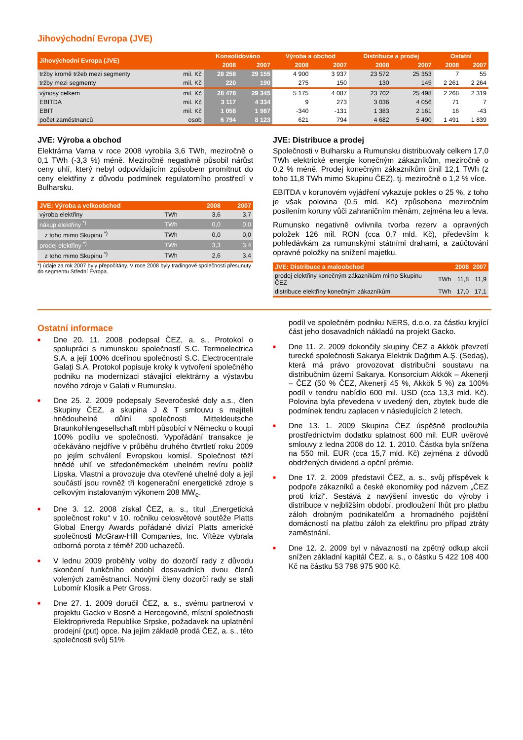Jihovýchodní Evropa (JVE)
| Jihovýchodní Evropa (JVE) | | Konsolidováno | | Výroba a obchod | | Distribuce a prodej | | Ostatní | |
| --- | --- | --- | --- | --- | --- | --- | --- | --- | --- |
| | | 2008 | 2007 | 2008 | 2007 | 2008 | 2007 | 2008 | 2007 |
| tržby kromě tržeb mezi segmenty | mil. Kč | 28 258 | 29 155 | 4 900 | 3 937 | 23 572 | 25 353 | 7 | 55 |
| tržby mezi segmenty | mil. Kč | 220 | 190 | 275 | 150 | 130 | 145 | 2 261 | 2 264 |
| výnosy celkem | mil. Kč | 28 478 | 29 345 | 5 175 | 4 087 | 23 702 | 25 498 | 2 268 | 2 319 |
| EBITDA | mil. Kč | 3 117 | 4 334 | 9 | 273 | 3 036 | 4 056 | 71 | 7 |
| EBIT | mil. Kč | 1 058 | 1 987 | -340 | -131 | 1 383 | 2 161 | 16 | -43 |
| počet zaměstnanců | osob | 6 794 | 8 123 | 621 | 794 | 4 682 | 5 490 | 1 491 | 1 839 |
JVE: Výroba a obchod
Elektrárna Varna v roce 2008 vyrobila 3,6 TWh, meziročně o 0,1 TWh (-3,3 %) méně. Meziročně negativně působil nárůst ceny uhlí, který nebyl odpovídajícím způsobem promítnut do ceny elektřiny z důvodu podmínek regulatorního prostředí v Bulharsku.
| JVE: Výroba a velkoobchod | | 2008 | 2007 |
| --- | --- | --- | --- |
| výroba elektřiny | TWh | 3,6 | 3,7 |
| nákup elektřiny <sup>*)</sup> | TWh | 0,0 | 0,0 |
| z toho mimo Skupinu <sup>*)</sup> | TWh | 0,0 | 0,0 |
| prodej elektřiny <sup>*)</sup> | TWh | 3,3 | 3,4 |
| z toho mimo Skupinu <sup>*)</sup> | TWh | 2,6 | 3,4 |
*) údaje za rok 2007 byly přepočítány. V roce 2008 byly tradingové společnosti přesunuty do segmentu Střední Evropa.
JVE: Distribuce a prodej
Společnosti v Bulharsku a Rumunsku distribuovaly celkem 17,0 TWh elektrické energie konečným zákazníkům, meziročně o 0,2 % méně. Prodej konečným zákazníkům činil 12,1 TWh (z toho 11,8 TWh mimo Skupinu ČEZ), tj. meziročně o 1,2 % více.
EBITDA v korunovém vyjádření vykazuje pokles o 25 %, z toho je však polovina (0,5 mld. Kč) způsobena meziročním posílením koruny vůči zahraničním měnám, zejména leu a leva.
Rumunsko negativně ovlivnila tvorba rezerv a opravných položek 126 mil. RON (cca 0,7 mld. Kč), především k pohledávkám za rumunskými státními drahami, a zaúčtování opravné položky na snížení majetku.
| JVE: Distribuce a maloobchod | | 2008 | 2007 |
| --- | --- | --- | --- |
| prodej elektřiny konečným zákazníkům mimo Skupinu ČEZ | TWh | 11,8 | 11,9 |
| distribuce elektřiny konečným zákazníkům | TWh | 17,0 | 17,1 |
Ostatní informace
■ Dne 20. 11. 2008 podepsal ČEZ, a. s., Protokol o spolupráci s rumunskou společností S.C. Termoelectrica S.A. a její 100% dceřinou společností S.C. Electrocentrale Galați S.A. Protokol popisuje kroky k vytvoření společného podniku na modernizaci stávající elektrárny a výstavbu nového zdroje v Galați v Rumunsku.
■ Dne 25. 2. 2009 podepsaly Severočeské doly a.s., člen Skupiny ČEZ, a skupina J & T smlouvu s majiteli hnědouhelné důlní společnosti Mitteldeutsche Braunkohlengesellschaft mbH působící v Německu o koupi 100% podílu ve společnosti. Vypořádání transakce je očekáváno nejdříve v průběhu druhého čtvrtletí roku 2009 po jejím schválení Evropskou komisí. Společnost těží hnědé uhlí ve středoněmeckém uhelném revíru poblíž Lipska. Vlastní a provozuje dva otevřené uhelné doly a její součástí jsou rovněž tři kogenerační energetické zdroje s celkovým instalovaným výkonem 208 MW<sub>e</sub>.
■ Dne 3. 12. 2008 získal ČEZ, a. s., titul „Energetická společnost roku“ v 10. ročníku celosvětové soutěže Platts Global Energy Awards pořádané divizí Platts americké společnosti McGraw-Hill Companies, Inc. Vítěze vybrala odborná porota z téměř 200 uchazečů.
■ V lednu 2009 proběhly volby do dozorčí rady z důvodu skončení funkčního období dosavadních dvou členů volených zaměstnanci. Novými členy dozorčí rady se stali Lubomír Klosík a Petr Gross.
■ Dne 27. 1. 2009 doručil ČEZ, a. s., svému partnerovi v projektu Gacko v Bosně a Hercegovině, místní společnosti Elektroprivreda Republike Srpske, požadavek na uplatnění prodejní (put) opce. Na jejím základě prodá ČEZ, a. s., této společnosti svůj 51%
podíl ve společném podniku NERS, d.o.o. za částku kryjící část jeho dosavadních nákladů na projekt Gacko.
■ Dne 11. 2. 2009 dokončily skupiny ČEZ a Akkök převzetí turecké společnosti Sakarya Elektrik Dağıtım A.Ş. (Sedaş), která má právo provozovat distribuční soustavu na distribučním území Sakarya. Konsorcium Akkök – Akenerji – ČEZ (50 % ČEZ, Akenerji 45 %, Akkök 5 %) za 100% podíl v tendru nabídlo 600 mil. USD (cca 13,3 mld. Kč). Polovina byla převedena v uvedený den, zbytek bude dle podmínek tendru zaplacen v následujících 2 letech.
■ Dne 13. 1. 2009 Skupina ČEZ úspěšně prodloužila prostřednictvím dodatku splatnost 600 mil. EUR uvěrové smlouvy z ledna 2008 do 12. 1. 2010. Částka byla snížena na 550 mil. EUR (cca 15,7 mld. Kč) zejména z důvodů obdržených dividend a opční prémie.
■ Dne 17. 2. 2009 představil ČEZ, a. s., svůj příspěvek k podpoře zákazníků a české ekonomiky pod názvem „ČEZ proti krizi“. Sestává z navýšení investic do výroby i distribuce v nejbližším období, prodloužení lhůt pro platbu záloh drobným podnikatelům a hromadného pojištění domácností na platbu záloh za elektřinu pro případ ztráty zaměstnání.
■ Dne 12. 2. 2009 byl v návaznosti na zpětný odkup akcií snížen základní kapitál ČEZ, a. s., o částku 5 422 108 400 Kč na částku 53 798 975 900 Kč.